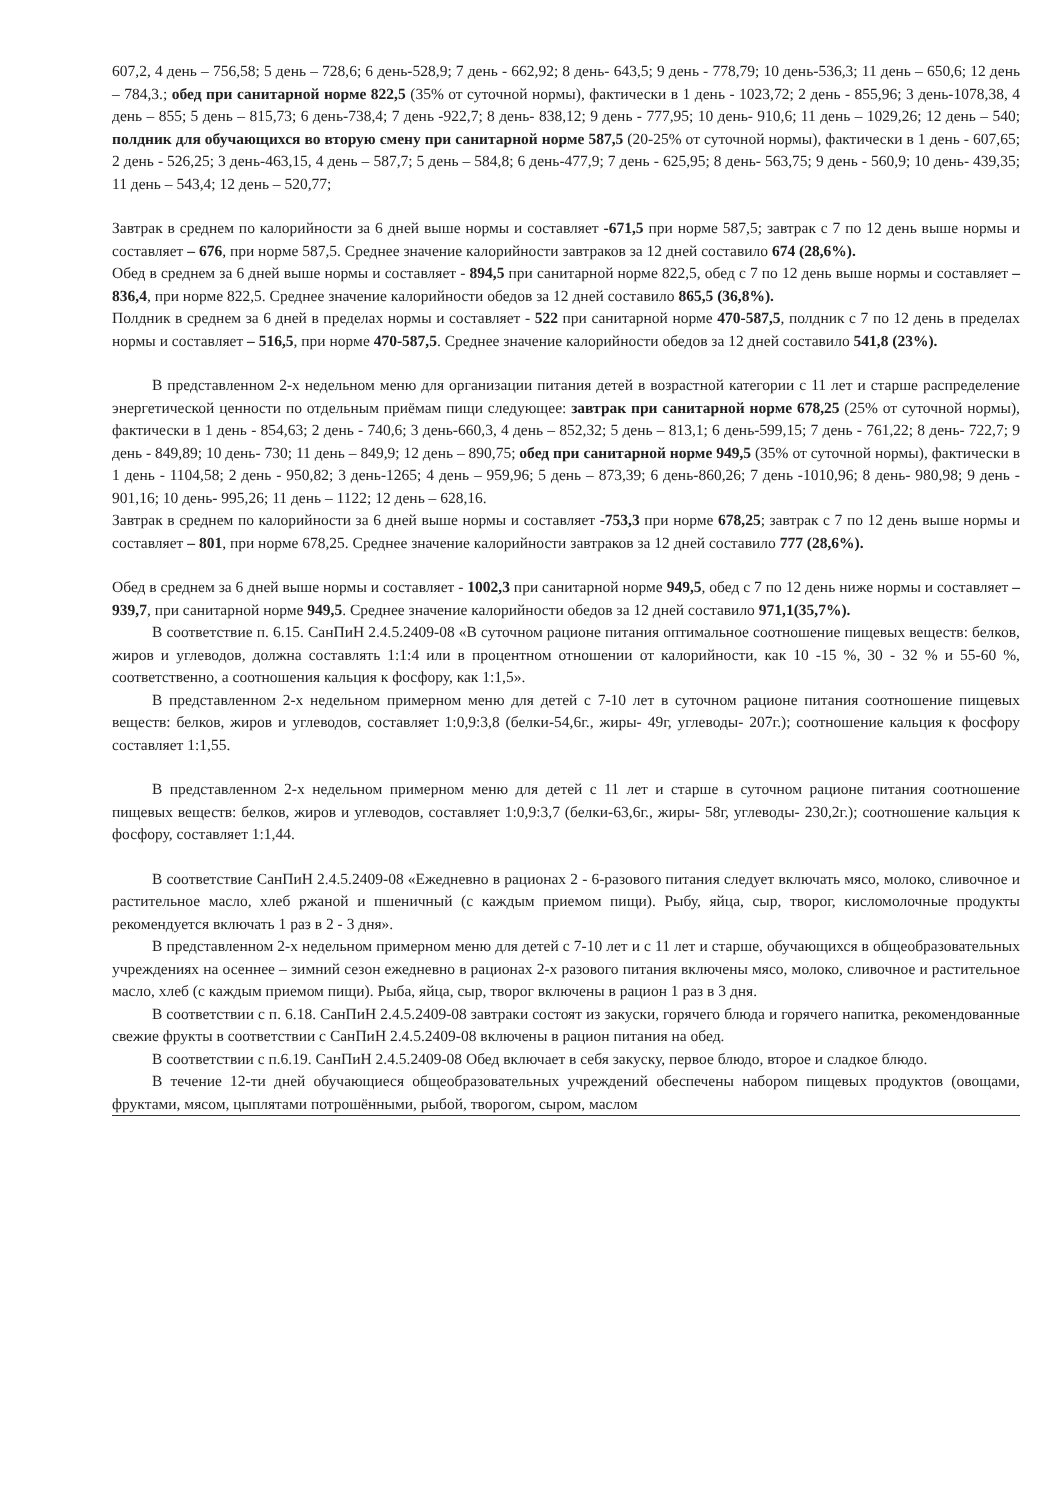607,2, 4 день – 756,58; 5 день – 728,6; 6 день-528,9; 7 день - 662,92; 8 день- 643,5; 9 день - 778,79; 10 день-536,3; 11 день – 650,6; 12 день – 784,3.; обед при санитарной норме 822,5 (35% от суточной нормы), фактически в 1 день - 1023,72; 2 день - 855,96; 3 день-1078,38, 4 день – 855; 5 день – 815,73; 6 день-738,4; 7 день -922,7; 8 день- 838,12; 9 день - 777,95; 10 день- 910,6; 11 день – 1029,26; 12 день – 540; полдник для обучающихся во вторую смену при санитарной норме 587,5 (20-25% от суточной нормы), фактически в 1 день - 607,65; 2 день - 526,25; 3 день-463,15, 4 день – 587,7; 5 день – 584,8; 6 день-477,9; 7 день - 625,95; 8 день- 563,75; 9 день - 560,9; 10 день- 439,35; 11 день – 543,4; 12 день – 520,77;
Завтрак в среднем по калорийности за 6 дней выше нормы и составляет -671,5 при норме 587,5; завтрак с 7 по 12 день выше нормы и составляет – 676, при норме 587,5. Среднее значение калорийности завтраков за 12 дней составило 674 (28,6%).
Обед в среднем за 6 дней выше нормы и составляет - 894,5 при санитарной норме 822,5, обед с 7 по 12 день выше нормы и составляет – 836,4, при норме 822,5. Среднее значение калорийности обедов за 12 дней составило 865,5 (36,8%).
Полдник в среднем за 6 дней в пределах нормы и составляет - 522 при санитарной норме 470-587,5, полдник с 7 по 12 день в пределах нормы и составляет – 516,5, при норме 470-587,5. Среднее значение калорийности обедов за 12 дней составило 541,8 (23%).
В представленном 2-х недельном меню для организации питания детей в возрастной категории с 11 лет и старше распределение энергетической ценности по отдельным приёмам пищи следующее: завтрак при санитарной норме 678,25 (25% от суточной нормы), фактически в 1 день - 854,63; 2 день - 740,6; 3 день-660,3, 4 день – 852,32; 5 день – 813,1; 6 день-599,15; 7 день - 761,22; 8 день- 722,7; 9 день - 849,89; 10 день- 730; 11 день – 849,9; 12 день – 890,75; обед при санитарной норме 949,5 (35% от суточной нормы), фактически в 1 день - 1104,58; 2 день - 950,82; 3 день-1265; 4 день – 959,96; 5 день – 873,39; 6 день-860,26; 7 день -1010,96; 8 день- 980,98; 9 день - 901,16; 10 день- 995,26; 11 день – 1122; 12 день – 628,16.
Завтрак в среднем по калорийности за 6 дней выше нормы и составляет -753,3 при норме 678,25; завтрак с 7 по 12 день выше нормы и составляет – 801, при норме 678,25. Среднее значение калорийности завтраков за 12 дней составило 777 (28,6%).
Обед в среднем за 6 дней выше нормы и составляет - 1002,3 при санитарной норме 949,5, обед с 7 по 12 день ниже нормы и составляет – 939,7, при санитарной норме 949,5. Среднее значение калорийности обедов за 12 дней составило 971,1(35,7%).
В соответствие п. 6.15. СанПиН 2.4.5.2409-08 «В суточном рационе питания оптимальное соотношение пищевых веществ: белков, жиров и углеводов, должна составлять 1:1:4 или в процентном отношении от калорийности, как 10 -15 %, 30 - 32 % и 55-60 %, соответственно, а соотношения кальция к фосфору, как 1:1,5».
В представленном 2-х недельном примерном меню для детей с 7-10 лет в суточном рационе питания соотношение пищевых веществ: белков, жиров и углеводов, составляет 1:0,9:3,8 (белки-54,6г., жиры- 49г, углеводы- 207г.); соотношение кальция к фосфору составляет 1:1,55.
В представленном 2-х недельном примерном меню для детей с 11 лет и старше в суточном рационе питания соотношение пищевых веществ: белков, жиров и углеводов, составляет 1:0,9:3,7 (белки-63,6г., жиры- 58г, углеводы- 230,2г.); соотношение кальция к фосфору, составляет 1:1,44.
В соответствие СанПиН 2.4.5.2409-08 «Ежедневно в рационах 2 - 6-разового питания следует включать мясо, молоко, сливочное и растительное масло, хлеб ржаной и пшеничный (с каждым приемом пищи). Рыбу, яйца, сыр, творог, кисломолочные продукты рекомендуется включать 1 раз в 2 - 3 дня».
В представленном 2-х недельном примерном меню для детей с 7-10 лет и с 11 лет и старше, обучающихся в общеобразовательных учреждениях на осеннее – зимний сезон ежедневно в рационах 2-х разового питания включены мясо, молоко, сливочное и растительное масло, хлеб (с каждым приемом пищи). Рыба, яйца, сыр, творог включены в рацион 1 раз в 3 дня.
В соответствии с п. 6.18. СанПиН 2.4.5.2409-08 завтраки состоят из закуски, горячего блюда и горячего напитка, рекомендованные свежие фрукты в соответствии с СанПиН 2.4.5.2409-08 включены в рацион питания на обед.
В соответствии с п.6.19. СанПиН 2.4.5.2409-08 Обед включает в себя закуску, первое блюдо, второе и сладкое блюдо.
В течение 12-ти дней обучающиеся общеобразовательных учреждений обеспечены набором пищевых продуктов (овощами, фруктами, мясом, цыплятами потрошёнными, рыбой, творогом, сыром, маслом